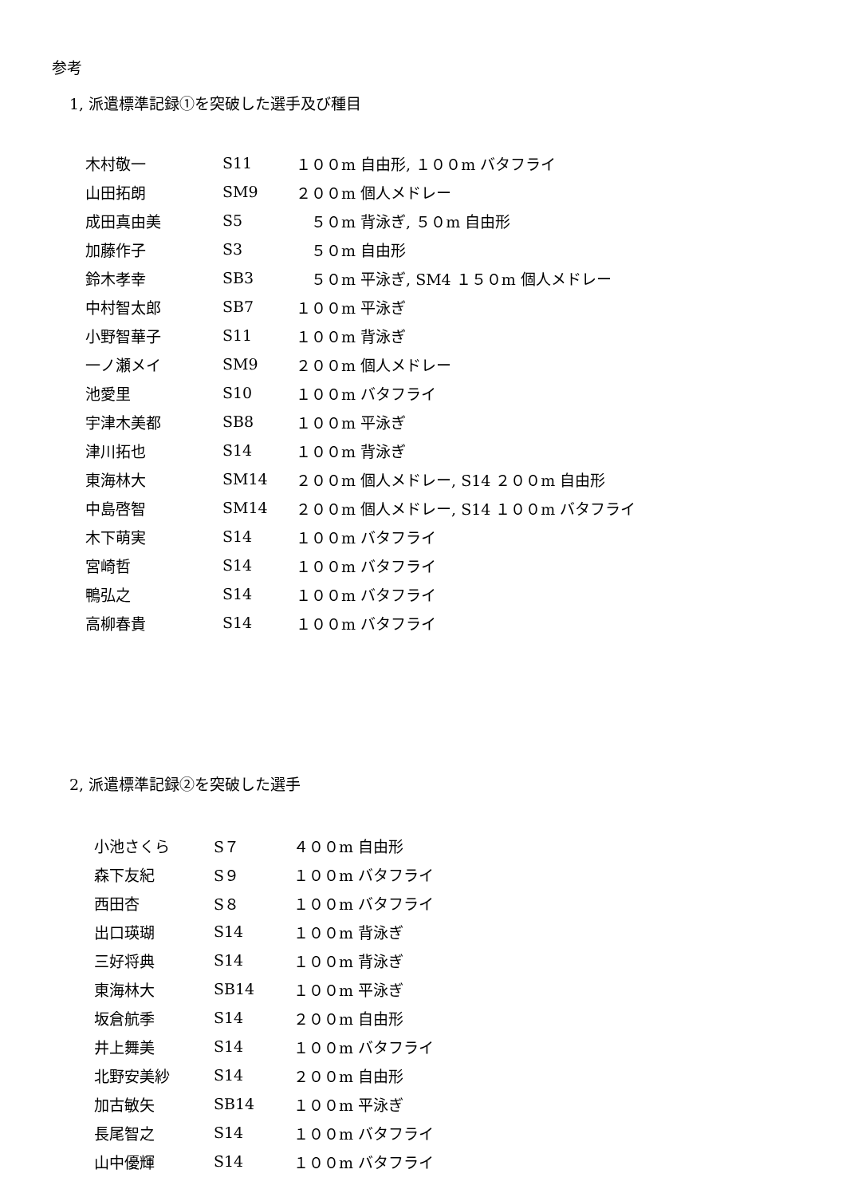参考
1, 派遣標準記録①を突破した選手及び種目
| 木村敬一 | S11 | １００m 自由形, １００m バタフライ |
| 山田拓朗 | SM9 | ２００m 個人メドレー |
| 成田真由美 | S5 | ５０m 背泳ぎ, ５０m 自由形 |
| 加藤作子 | S3 | ５０m 自由形 |
| 鈴木孝幸 | SB3 | ５０m 平泳ぎ, SM4 １５０m 個人メドレー |
| 中村智太郎 | SB7 | １００m 平泳ぎ |
| 小野智華子 | S11 | １００m 背泳ぎ |
| 一ノ瀬メイ | SM9 | ２００m 個人メドレー |
| 池愛里 | S10 | １００m バタフライ |
| 宇津木美都 | SB8 | １００m 平泳ぎ |
| 津川拓也 | S14 | １００m 背泳ぎ |
| 東海林大 | SM14 | ２００m 個人メドレー, S14 ２００m 自由形 |
| 中島啓智 | SM14 | ２００m 個人メドレー, S14 １００m バタフライ |
| 木下萌実 | S14 | １００m バタフライ |
| 宮崎哲 | S14 | １００m バタフライ |
| 鴨弘之 | S14 | １００m バタフライ |
| 高柳春貴 | S14 | １００m バタフライ |
2, 派遣標準記録②を突破した選手
| 小池さくら | S７ | ４００m 自由形 |
| 森下友紀 | S９ | １００m バタフライ |
| 西田杏 | S８ | １００m バタフライ |
| 出口瑛瑚 | S14 | １００m 背泳ぎ |
| 三好将典 | S14 | １００m 背泳ぎ |
| 東海林大 | SB14 | １００m 平泳ぎ |
| 坂倉航季 | S14 | ２００m 自由形 |
| 井上舞美 | S14 | １００m バタフライ |
| 北野安美紗 | S14 | ２００m 自由形 |
| 加古敏矢 | SB14 | １００m 平泳ぎ |
| 長尾智之 | S14 | １００m バタフライ |
| 山中優輝 | S14 | １００m バタフライ |